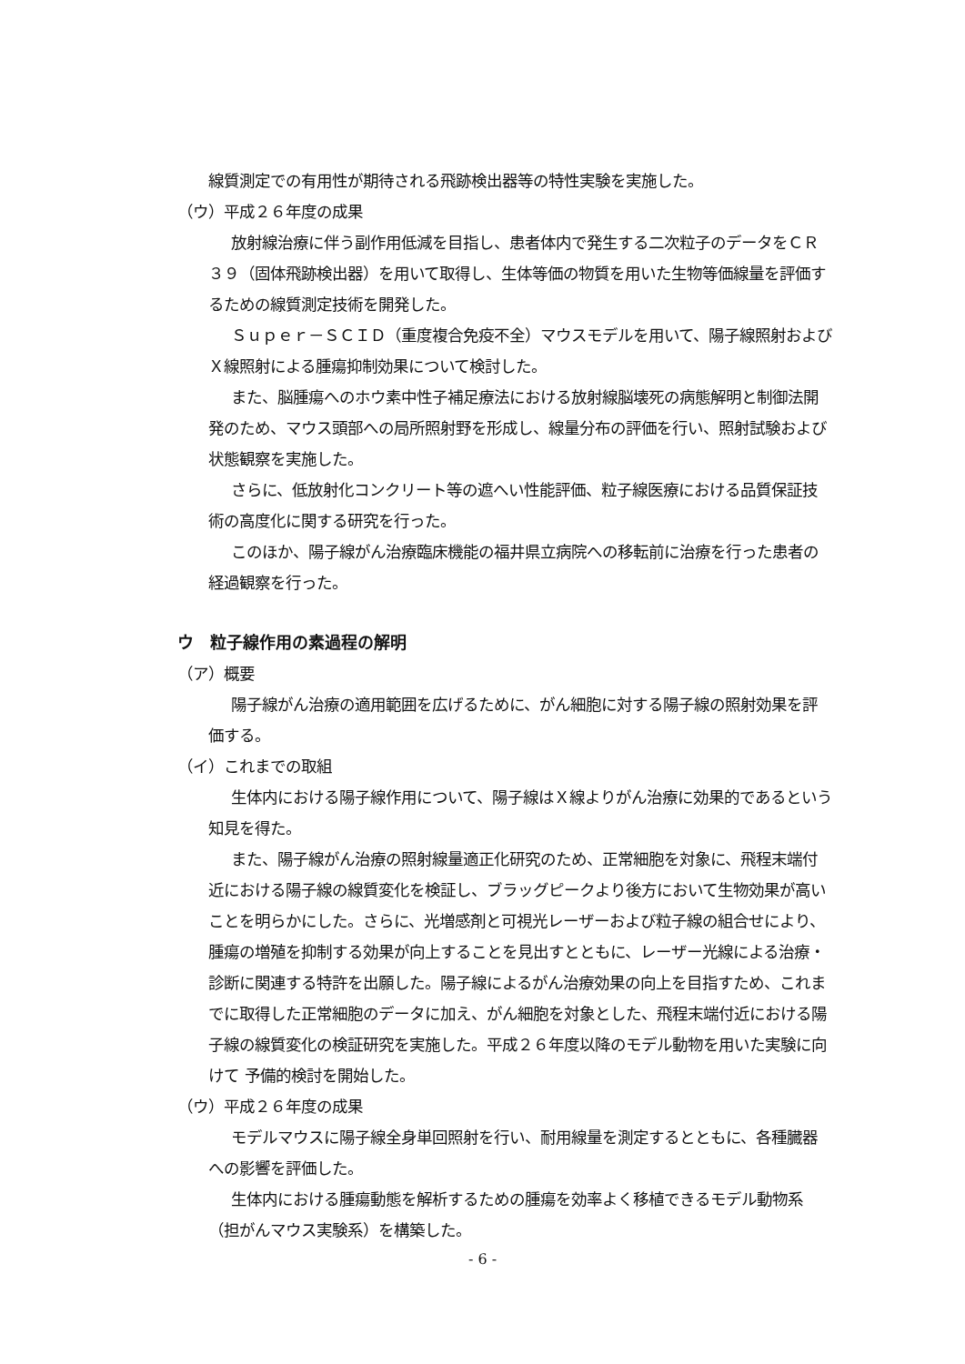線質測定での有用性が期待される飛跡検出器等の特性実験を実施した。
（ウ）平成２６年度の成果
放射線治療に伴う副作用低減を目指し、患者体内で発生する二次粒子のデータをＣＲ３９（固体飛跡検出器）を用いて取得し、生体等価の物質を用いた生物等価線量を評価するための線質測定技術を開発した。
Ｓｕｐｅｒ－ＳＣＩＤ（重度複合免疫不全）マウスモデルを用いて、陽子線照射およびＸ線照射による腫瘍抑制効果について検討した。
また、脳腫瘍へのホウ素中性子補足療法における放射線脳壊死の病態解明と制御法開発のため、マウス頭部への局所照射野を形成し、線量分布の評価を行い、照射試験および状態観察を実施した。
さらに、低放射化コンクリート等の遮へい性能評価、粒子線医療における品質保証技術の高度化に関する研究を行った。
このほか、陽子線がん治療臨床機能の福井県立病院への移転前に治療を行った患者の経過観察を行った。
ウ　粒子線作用の素過程の解明
（ア）概要
陽子線がん治療の適用範囲を広げるために、がん細胞に対する陽子線の照射効果を評価する。
（イ）これまでの取組
生体内における陽子線作用について、陽子線はＸ線よりがん治療に効果的であるという知見を得た。
また、陽子線がん治療の照射線量適正化研究のため、正常細胞を対象に、飛程末端付近における陽子線の線質変化を検証し、ブラッグピークより後方において生物効果が高いことを明らかにした。さらに、光増感剤と可視光レーザーおよび粒子線の組合せにより、腫瘍の増殖を抑制する効果が向上することを見出すとともに、レーザー光線による治療・診断に関連する特許を出願した。陽子線によるがん治療効果の向上を目指すため、これまでに取得した正常細胞のデータに加え、がん細胞を対象とした、飛程末端付近における陽子線の線質変化の検証研究を実施した。平成２６年度以降のモデル動物を用いた実験に向けて 予備的検討を開始した。
（ウ）平成２６年度の成果
モデルマウスに陽子線全身単回照射を行い、耐用線量を測定するとともに、各種臓器への影響を評価した。
生体内における腫瘍動態を解析するための腫瘍を効率よく移植できるモデル動物系（担がんマウス実験系）を構築した。
- 6 -